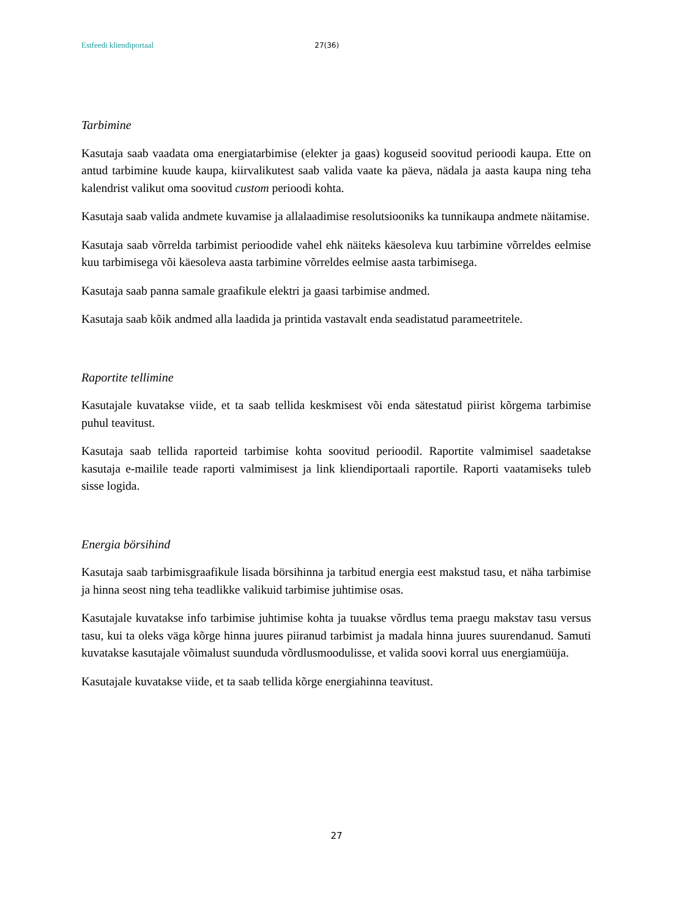Estfeedi kliendiportaal 27(36)
Tarbimine
Kasutaja saab vaadata oma energiatarbimise (elekter ja gaas) koguseid soovitud perioodi kaupa. Ette on antud tarbimine kuude kaupa, kiirvalikutest saab valida vaate ka päeva, nädala ja aasta kaupa ning teha kalendrist valikut oma soovitud custom perioodi kohta.
Kasutaja saab valida andmete kuvamise ja allalaadimise resolutsiooniks ka tunnikaupa andmete näitamise.
Kasutaja saab võrrelda tarbimist perioodide vahel ehk näiteks käesoleva kuu tarbimine võrreldes eelmise kuu tarbimisega või käesoleva aasta tarbimine võrreldes eelmise aasta tarbimisega.
Kasutaja saab panna samale graafikule elektri ja gaasi tarbimise andmed.
Kasutaja saab kõik andmed alla laadida ja printida vastavalt enda seadistatud parameetritele.
Raportite tellimine
Kasutajale kuvatakse viide, et ta saab tellida keskmisest või enda sätestatud piirist kõrgema tarbimise puhul teavitust.
Kasutaja saab tellida raporteid tarbimise kohta soovitud perioodil. Raportite valmimisel saadetakse kasutaja e-mailile teade raporti valmimisest ja link kliendiportaali raportile. Raporti vaatamiseks tuleb sisse logida.
Energia börsihind
Kasutaja saab tarbimisgraafikule lisada börsihinna ja tarbitud energia eest makstud tasu, et näha tarbimise ja hinna seost ning teha teadlikke valikuid tarbimise juhtimise osas.
Kasutajale kuvatakse info tarbimise juhtimise kohta ja tuuakse võrdlus tema praegu makstav tasu versus tasu, kui ta oleks väga kõrge hinna juures piiranud tarbimist ja madala hinna juures suurendanud. Samuti kuvatakse kasutajale võimalust suunduda võrdlusmoodulisse, et valida soovi korral uus energiamüüja.
Kasutajale kuvatakse viide, et ta saab tellida kõrge energiahinna teavitust.
27